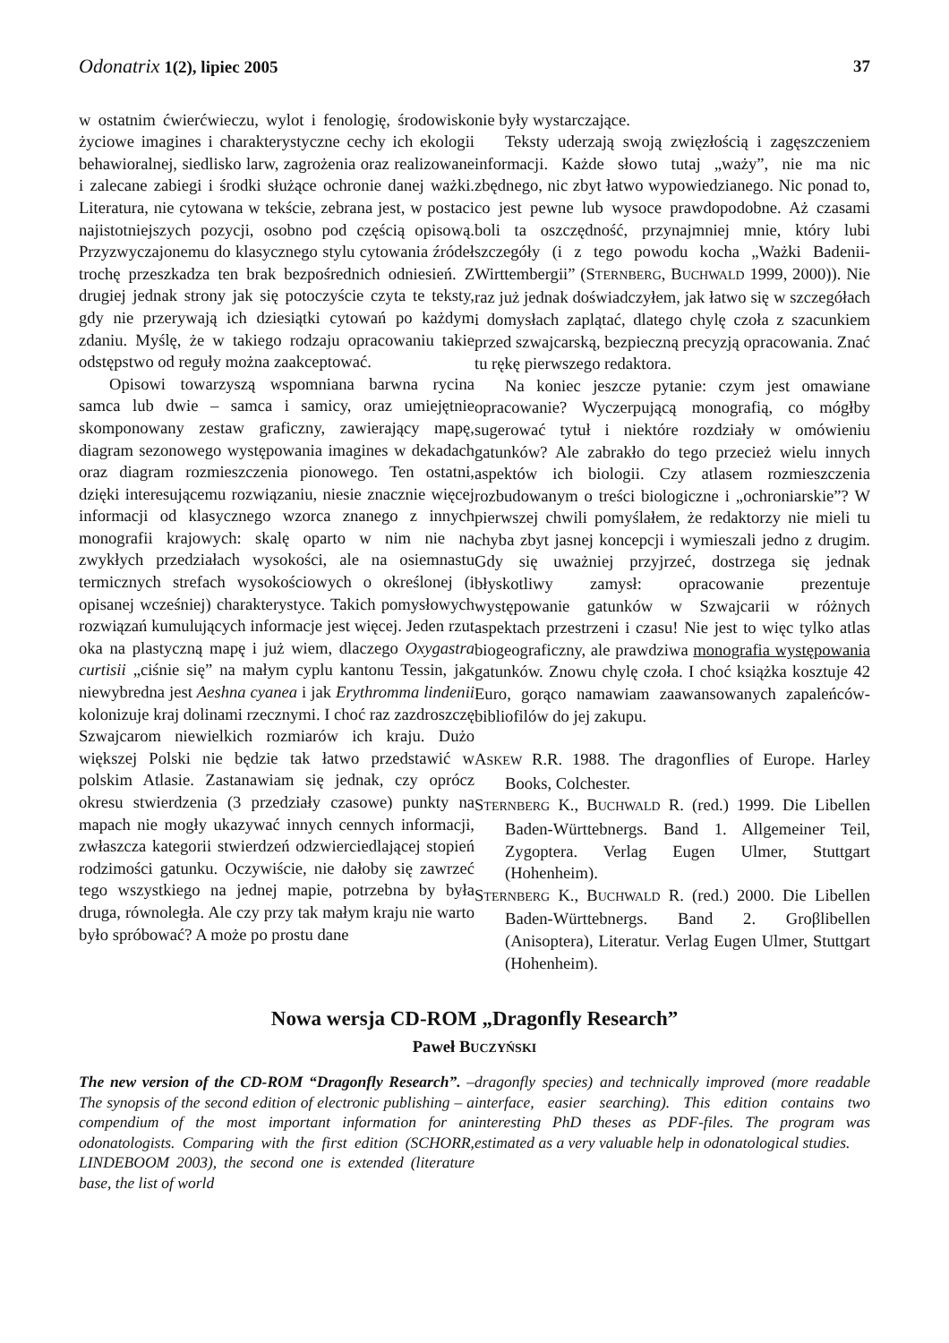Odonatrix 1(2), lipiec 2005 37
w ostatnim ćwierćwieczu, wylot i fenologię, środowisko życiowe imagines i charakterystyczne cechy ich ekologii behawioralnej, siedlisko larw, zagrożenia oraz realizowane i zalecane zabiegi i środki służące ochronie danej ważki. Literatura, nie cytowana w tekście, zebrana jest, w postaci najistotniejszych pozycji, osobno pod częścią opisową. Przyzwyczajonemu do klasycznego stylu cytowania źródeł trochę przeszkadza ten brak bezpośrednich odniesień. Z drugiej jednak strony jak się potoczyście czyta te teksty, gdy nie przerywają ich dziesiątki cytowań po każdym zdaniu. Myślę, że w takiego rodzaju opracowaniu takie odstępstwo od reguły można zaakceptować.
Opisowi towarzyszą wspomniana barwna rycina samca lub dwie – samca i samicy, oraz umiejętnie skomponowany zestaw graficzny, zawierający mapę, diagram sezonowego występowania imagines w dekadach oraz diagram rozmieszczenia pionowego. Ten ostatni, dzięki interesującemu rozwiązaniu, niesie znacznie więcej informacji od klasycznego wzorca znanego z innych monografii krajowych: skalę oparto w nim nie na zwykłych przedziałach wysokości, ale na osiemnastu termicznych strefach wysokościowych o określonej (i opisanej wcześniej) charakterystyce. Takich pomysłowych rozwiązań kumulujących informacje jest więcej. Jeden rzut oka na plastyczną mapę i już wiem, dlaczego Oxygastra curtisii „ciśnie się” na małym cyplu kantonu Tessin, jak niewybredna jest Aeshna cyanea i jak Erythromma lindenii kolonizuje kraj dolinami rzecznymi. I choć raz zazdroszczę Szwajcarom niewielkich rozmiarów ich kraju. Dużo większej Polski nie będzie tak łatwo przedstawić w polskim Atlasie. Zastanawiam się jednak, czy oprócz okresu stwierdzenia (3 przedziały czasowe) punkty na mapach nie mogły ukazywać innych cennych informacji, zwłaszcza kategorii stwierdzeń odzwierciedlającej stopień rodzimości gatunku. Oczywiście, nie dałoby się zawrzeć tego wszystkiego na jednej mapie, potrzebna by była druga, równoległa. Ale czy przy tak małym kraju nie warto było spróbować? A może po prostu dane
nie były wystarczające.
Teksty uderzają swoją zwięzłością i zagęszczeniem informacji. Każde słowo tutaj „waży”, nie ma nic zbędnego, nic zbyt łatwo wypowiedzianego. Nic ponad to, co jest pewne lub wysoce prawdopodobne. Aż czasami boli ta oszczędność, przynajmniej mnie, który lubi szczegóły (i z tego powodu kocha „Ważki Badenii-Wirttembergii” (STERNBERG, BUCHWALD 1999, 2000)). Nie raz już jednak doświadczyłem, jak łatwo się w szczegółach i domysłach zaplątać, dlatego chylę czoła z szacunkiem przed szwajcarską, bezpieczną precyzją opracowania. Znać tu rękę pierwszego redaktora.
Na koniec jeszcze pytanie: czym jest omawiane opracowanie? Wyczerpującą monografią, co mógłby sugerować tytuł i niektóre rozdziały w omówieniu gatunków? Ale zabrakło do tego przecież wielu innych aspektów ich biologii. Czy atlasem rozmieszczenia rozbudowanym o treści biologiczne i „ochroniarskie”? W pierwszej chwili pomyślałem, że redaktorzy nie mieli tu chyba zbyt jasnej koncepcji i wymieszali jedno z drugim. Gdy się uważniej przyjrzeć, dostrzega się jednak błyskotliwy zamysł: opracowanie prezentuje występowanie gatunków w Szwajcarii w różnych aspektach przestrzeni i czasu! Nie jest to więc tylko atlas biogeograficzny, ale prawdziwa monografia występowania gatunków. Znowu chylę czoła. I choć książka kosztuje 42 Euro, gorąco namawiam zaawansowanych zapaleńców-bibliofilów do jej zakupu.
ASKEW R.R. 1988. The dragonflies of Europe. Harley Books, Colchester.
STERNBERG K., BUCHWALD R. (red.) 1999. Die Libellen Baden-Württebnergs. Band 1. Allgemeiner Teil, Zygoptera. Verlag Eugen Ulmer, Stuttgart (Hohenheim).
STERNBERG K., BUCHWALD R. (red.) 2000. Die Libellen Baden-Württebnergs. Band 2. Groβlibellen (Anisoptera), Literatur. Verlag Eugen Ulmer, Stuttgart (Hohenheim).
Nowa wersja CD-ROM „Dragonfly Research”
Paweł BUCZYŃSKI
The new version of the CD-ROM “Dragonfly Research”. – The synopsis of the second edition of electronic publishing – a compendium of the most important information for an odonatologists. Comparing with the first edition (SCHORR, LINDEBOOM 2003), the second one is extended (literature base, the list of world
dragonfly species) and technically improved (more readable interface, easier searching). This edition contains two interesting PhD theses as PDF-files. The program was estimated as a very valuable help in odonatological studies.